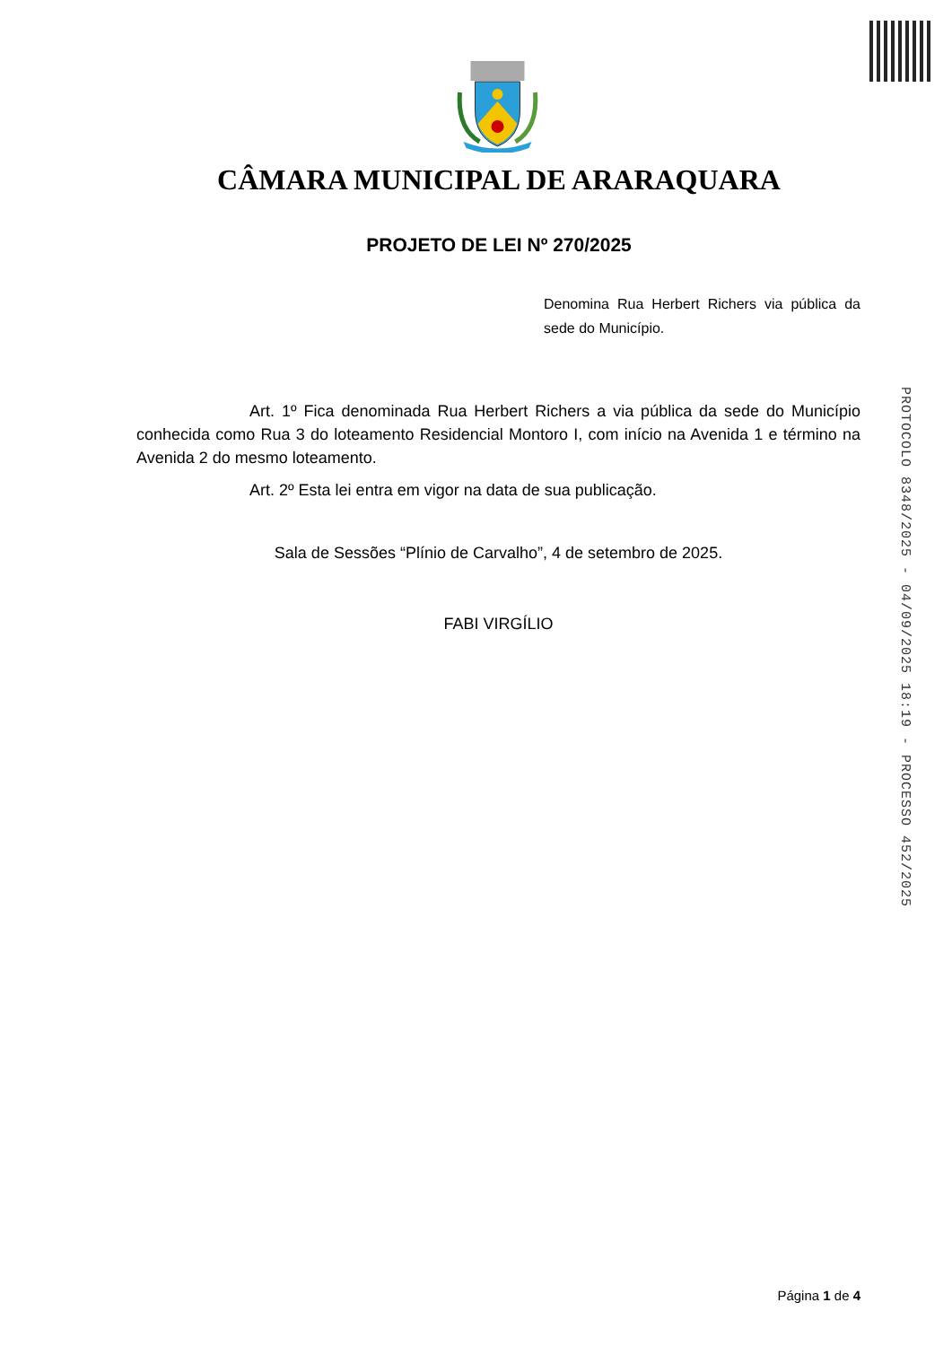CÂMARA MUNICIPAL DE ARARAQUARA
PROJETO DE LEI Nº 270/2025
Denomina Rua Herbert Richers via pública da sede do Município.
Art. 1º Fica denominada Rua Herbert Richers a via pública da sede do Município conhecida como Rua 3 do loteamento Residencial Montoro I, com início na Avenida 1 e término na Avenida 2 do mesmo loteamento.
Art. 2º Esta lei entra em vigor na data de sua publicação.
Sala de Sessões “Plínio de Carvalho”, 4 de setembro de 2025.
FABI VIRGÍLIO
Página 1 de 4
PROTOCOLO 8348/2025 - 04/09/2025 18:19 - PROCESSO 452/2025